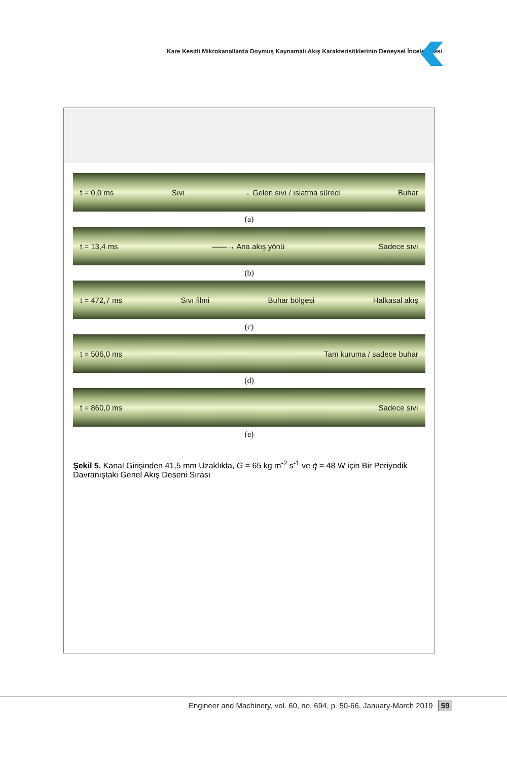Kare Kesitli Mikrokanallarda Doymuş Kaynamalı Akış Karakteristiklerinin Deneysel İncelenmesi
t = 0,0 ms Sıvı → Gelen sıvı / ıslatma süreci Buhar
(a)
t = 13,4 ms ——→ Ana akış yönü Sadece sıvı
(b)
t = 472,7 ms Sıvı filmi Buhar bölgesi Halkasal akış
(c)
t = 506,0 ms Tam kuruma / sadece buhar
(d)
t = 860,0 ms Sadece sıvı
(e)
Şekil 5. Kanal Girişinden 41,5 mm Uzaklıkta, G = 65 kg m<sup>-2</sup> s<sup>-1</sup> ve q̇ = 48 W için Bir Periyodik Davranıştaki Genel Akış Deseni Sırası
Engineer and Machinery, vol. 60, no. 694, p. 50-66, January-March 2019 59